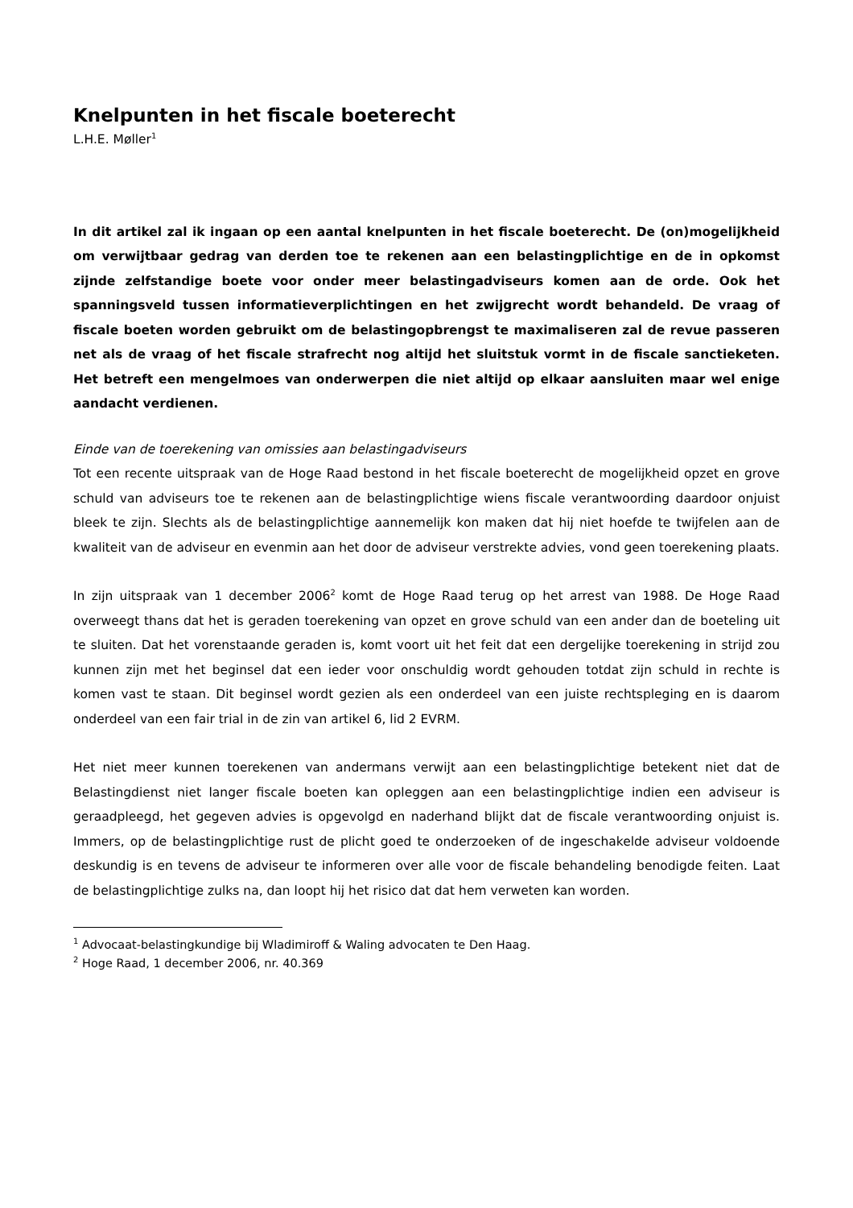Knelpunten in het fiscale boeterecht
L.H.E. Møller<sup>1</sup>
In dit artikel zal ik ingaan op een aantal knelpunten in het fiscale boeterecht. De (on)mogelijkheid om verwijtbaar gedrag van derden toe te rekenen aan een belasting­plichtige en de in opkomst zijnde zelfstandige boete voor onder meer belastingadviseurs komen aan de orde. Ook het spanningsveld tussen informatieverplichtingen en het zwijgrecht wordt behandeld. De vraag of fiscale boeten worden gebruikt om de belas­tingopbrengst te maximaliseren zal de revue passeren net als de vraag of het fiscale strafrecht nog altijd het sluitstuk vormt in de fiscale sanctieketen. Het betreft een men­gelmoes van onderwerpen die niet altijd op elkaar aansluiten maar wel enige aandacht verdienen.
Einde van de toerekening van omissies aan belastingadviseurs
Tot een recente uitspraak van de Hoge Raad bestond in het fiscale boeterecht de mogelijkheid opzet en grove schuld van adviseurs toe te rekenen aan de belastingplichtige wiens fiscale verantwoording daardoor onjuist bleek te zijn. Slechts als de belastingplichtige aannemelijk kon maken dat hij niet hoefde te twijfelen aan de kwaliteit van de adviseur en evenmin aan het door de adviseur verstrekte advies, vond geen toerekening plaats.
In zijn uitspraak van 1 december 2006<sup>2</sup> komt de Hoge Raad terug op het arrest van 1988. De Hoge Raad overweegt thans dat het is geraden toerekening van opzet en grove schuld van een ander dan de boeteling uit te sluiten. Dat het vorenstaande geraden is, komt voort uit het feit dat een dergelij­ke toerekening in strijd zou kunnen zijn met het beginsel dat een ieder voor onschuldig wordt ge­houden totdat zijn schuld in rechte is komen vast te staan. Dit beginsel wordt gezien als een onder­deel van een juiste rechtspleging en is daarom onderdeel van een fair trial in de zin van artikel 6, lid 2 EVRM.
Het niet meer kunnen toerekenen van andermans verwijt aan een belastingplichtige betekent niet dat de Belastingdienst niet langer fiscale boeten kan opleggen aan een belastingplichtige indien een adviseur is geraadpleegd, het gegeven advies is opgevolgd en naderhand blijkt dat de fiscale ver­antwoording onjuist is. Immers, op de belastingplichtige rust de plicht goed te onderzoeken of de ingeschakelde adviseur voldoende deskundig is en tevens de adviseur te informeren over alle voor de fiscale behandeling benodigde feiten. Laat de belastingplichtige zulks na, dan loopt hij het risico dat dat hem verweten kan worden.
<sup>1</sup> Advocaat-belastingkundige bij Wladimiroff & Waling advocaten te Den Haag.
<sup>2</sup> Hoge Raad, 1 december 2006, nr. 40.369